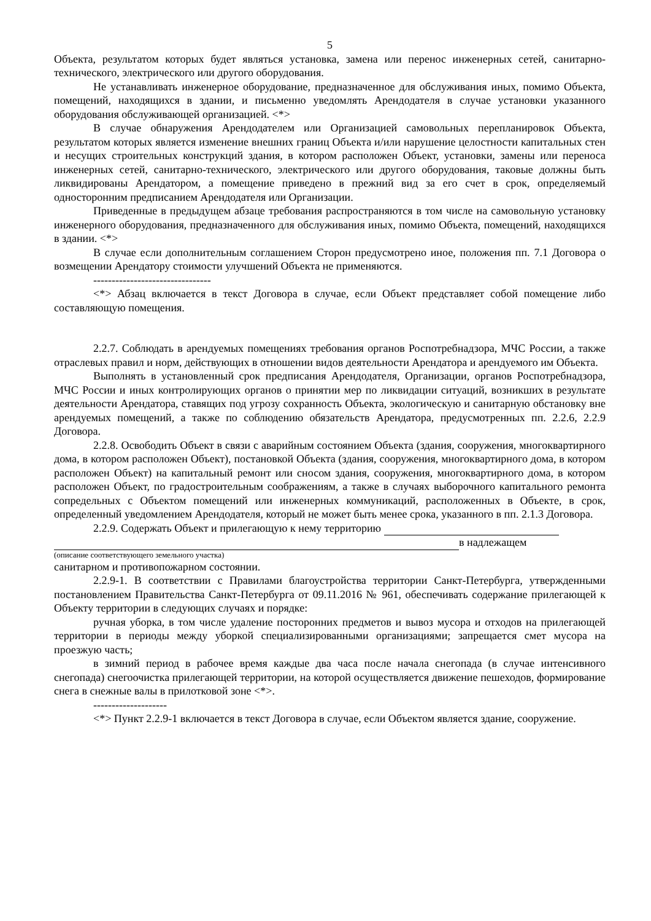5
Объекта, результатом которых будет являться установка, замена или перенос инженерных сетей, санитарно-технического, электрического или другого оборудования.
Не устанавливать инженерное оборудование, предназначенное для обслуживания иных, помимо Объекта, помещений, находящихся в здании, и письменно уведомлять Арендодателя в случае установки указанного оборудования обслуживающей организацией. <*>
В случае обнаружения Арендодателем или Организацией самовольных перепланировок Объекта, результатом которых является изменение внешних границ Объекта и/или нарушение целостности капитальных стен и несущих строительных конструкций здания, в котором расположен Объект, установки, замены или переноса инженерных сетей, санитарно-технического, электрического или другого оборудования, таковые должны быть ликвидированы Арендатором, а помещение приведено в прежний вид за его счет в срок, определяемый односторонним предписанием Арендодателя или Организации.
Приведенные в предыдущем абзаце требования распространяются в том числе на самовольную установку инженерного оборудования, предназначенного для обслуживания иных, помимо Объекта, помещений, находящихся в здании. <*>
В случае если дополнительным соглашением Сторон предусмотрено иное, положения пп. 7.1 Договора о возмещении Арендатору стоимости улучшений Объекта не применяются.
--------------------------------
<*> Абзац включается в текст Договора в случае, если Объект представляет собой помещение либо составляющую помещения.
2.2.7. Соблюдать в арендуемых помещениях требования органов Роспотребнадзора, МЧС России, а также отраслевых правил и норм, действующих в отношении видов деятельности Арендатора и арендуемого им Объекта.
Выполнять в установленный срок предписания Арендодателя, Организации, органов Роспотребнадзора, МЧС России и иных контролирующих органов о принятии мер по ликвидации ситуаций, возникших в результате деятельности Арендатора, ставящих под угрозу сохранность Объекта, экологическую и санитарную обстановку вне арендуемых помещений, а также по соблюдению обязательств Арендатора, предусмотренных пп. 2.2.6, 2.2.9 Договора.
2.2.8. Освободить Объект в связи с аварийным состоянием Объекта (здания, сооружения, многоквартирного дома, в котором расположен Объект), постановкой Объекта (здания, сооружения, многоквартирного дома, в котором расположен Объект) на капитальный ремонт или сносом здания, сооружения, многоквартирного дома, в котором расположен Объект, по градостроительным соображениям, а также в случаях выборочного капитального ремонта сопредельных с Объектом помещений или инженерных коммуникаций, расположенных в Объекте, в срок, определенный уведомлением Арендодателя, который не может быть менее срока, указанного в пп. 2.1.3 Договора.
2.2.9. Содержать Объект и прилегающую к нему территорию
в надлежащем
(описание соответствующего земельного участка)
санитарном и противопожарном состоянии.
2.2.9-1. В соответствии с Правилами благоустройства территории Санкт-Петербурга, утвержденными постановлением Правительства Санкт-Петербурга от 09.11.2016 № 961, обеспечивать содержание прилегающей к Объекту территории в следующих случаях и порядке:
ручная уборка, в том числе удаление посторонних предметов и вывоз мусора и отходов на прилегающей территории в периоды между уборкой специализированными организациями; запрещается смет мусора на проезжую часть;
в зимний период в рабочее время каждые два часа после начала снегопада (в случае интенсивного снегопада) снегоочистка прилегающей территории, на которой осуществляется движение пешеходов, формирование снега в снежные валы в прилотковой зоне <*>.
--------------------
<*> Пункт 2.2.9-1 включается в текст Договора в случае, если Объектом является здание, сооружение.